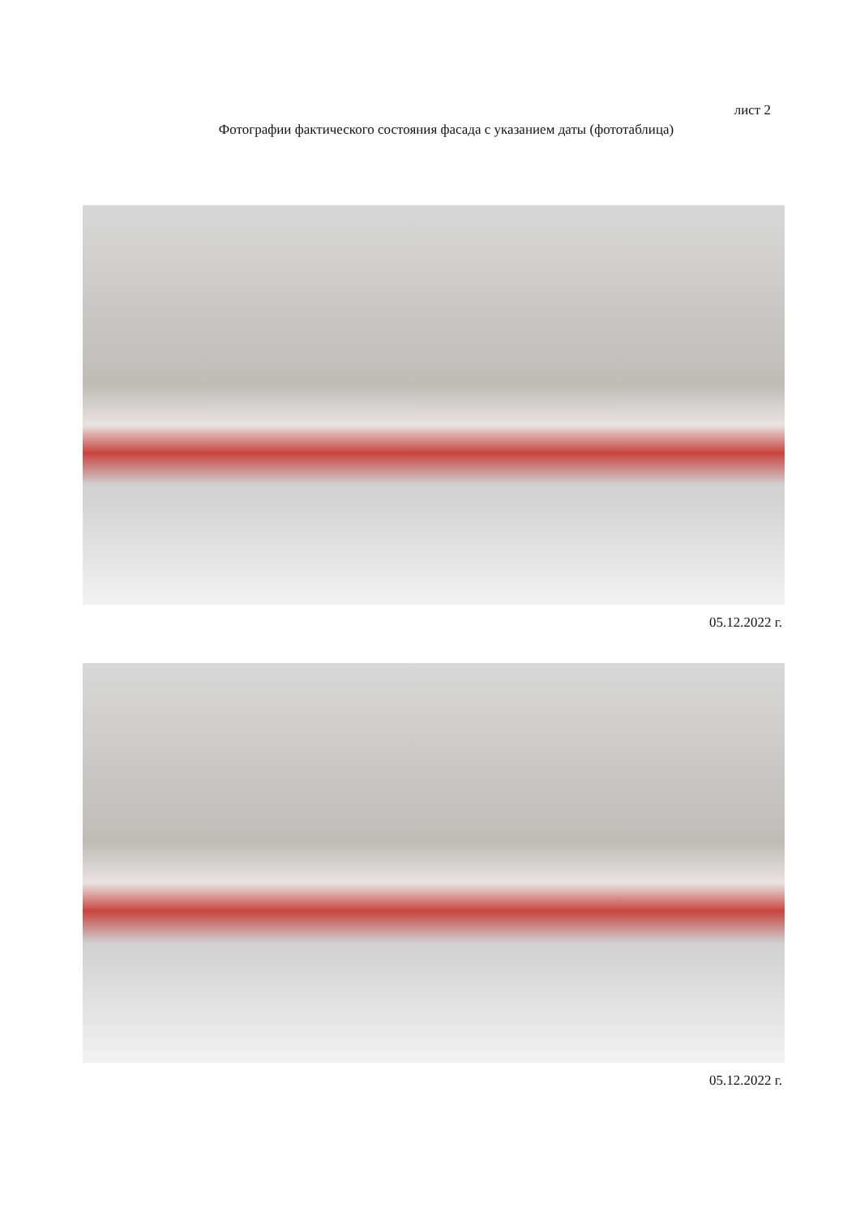лист 2
Фотографии фактического состояния фасада с указанием даты (фототаблица)
05.12.2022 г.
05.12.2022 г.